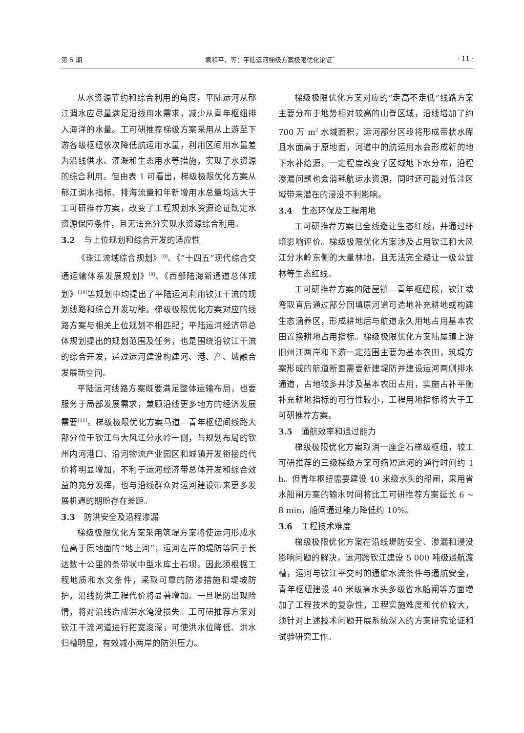第 5 期 袁和平，等：平陆运河梯级方案极限优化论证<sup>*</sup> · 11 ·
从水资源节约和综合利用的角度，平陆运河从郁江调水应尽量满足沿线用水需求，减少从青年枢纽排入海洋的水量。工可研推荐梯级方案采用从上游至下游各级枢纽依次降低航运用水量，利用区间用水量差为沿线供水、灌溉和生态用水等措施，实现了水资源的综合利用。但由表 1 可看出，梯级极限优化方案从郁江调水指标、排海流量和年新增用水总量均远大于工可研推荐方案，改变了工程规划水资源论证既定水资源保障条件，且无法充分实现水资源综合利用。
3.2 与上位规划和综合开发的适应性
《珠江流域综合规划》<sup>[8]</sup>、《“十四五”现代综合交通运输体系发展规划》<sup>[9]</sup>、《西部陆海新通道总体规划》<sup>[10]</sup>等规划中均提出了平陆运河利用钦江干流的规划线路和综合开发功能。梯级极限优化方案对应的线路方案与相关上位规划不相匹配；平陆运河经济带总体规划提出的规划范围及任务，也是围绕沿钦江干流的综合开发，通过运河建设构建河、港、产、城融合发展新空间。
平陆运河线路方案既要满足整体运输布局，也要服务于局部发展需求，兼顾沿线更多地方的经济发展需要<sup>[11]</sup>。梯级极限优化方案马道—青年枢纽间线路大部分位于钦江与大风江分水岭一侧，与规划布局的钦州内河港口、沿河物流产业园区和城镇开发衔接的代价将明显增加，不利于运河经济带总体开发和综合效益的充分发挥，也与沿线群众对运河建设带来更多发展机遇的期盼存在差距。
3.3 防洪安全及沿程渗漏
梯级极限优化方案采用筑堤方案将使运河形成水位高于原地面的“地上河”，运河左岸的堤防等同于长达数十公里的条带状中型水库土石坝。因此须根据工程地质和水文条件，采取可靠的防渗措施和堤坡防护，沿线防洪工程代价将显著增加。一旦堤防出现险情，将对沿线造成洪水淹没损失。工可研推荐方案对钦江干流河道进行拓宽浚深，可使洪水位降低、洪水归槽明显，有效减小两岸的防洪压力。
梯级极限优化方案对应的“走高不走低”线路方案主要分布于地势相对较高的山脊区域，沿线增加了约 700 万 m<sup>2</sup> 水域面积，运河部分区段将形成带状水库且水面高于原地面，河道中的航运用水会形成新的地下水补给源，一定程度改变了区域地下水分布，沿程渗漏问题也会消耗航运水资源，同时还可能对低洼区域带来潜在的浸没不利影响。
3.4 生态环保及工程用地
工可研推荐方案已全线避让生态红线，并通过环境影响评价。梯级极限优化方案涉及占用钦江和大风江分水岭东侧的大量林地，且无法完全避让一级公益林等生态红线。
工可研推荐方案的陆屋镇—青年枢纽段，钦江裁弯取直后通过部分回填原河道可造地补充耕地或构建生态涵养区，形成耕地后与航道永久用地占用基本农田置换耕地占用指标。梯级极限优化方案陆屋镇上游旧州江两岸和下游一定范围主要为基本农田，筑堤方案形成的航道断面需要新建堤防并建设运河两侧排水通道，占地较多并涉及基本农田占用，实施占补平衡补充耕地指标的可行性较小，工程用地指标将大于工可研推荐方案。
3.5 通航效率和通过能力
梯级极限优化方案取消一座企石梯级枢纽，较工可研推荐的三级梯级方案可缩短运河的通行时间约 1 h。但青年枢纽需要建设 40 米级水头的船闸，采用省水船闸方案的输水时间将比工可研推荐方案延长 6 ~ 8 min，船闸通过能力降低约 10%。
3.6 工程技术难度
梯级极限优化方案在沿线堤防安全、渗漏和浸没影响问题的解决，运河跨钦江建设 5 000 吨级通航渡槽，运河与钦江平交时的通航水流条件与通航安全，青年枢纽建设 40 米级高水头多级省水船闸等方面增加了工程技术的复杂性，工程实施难度和代价较大，须针对上述技术问题开展系统深入的方案研究论证和试验研究工作。